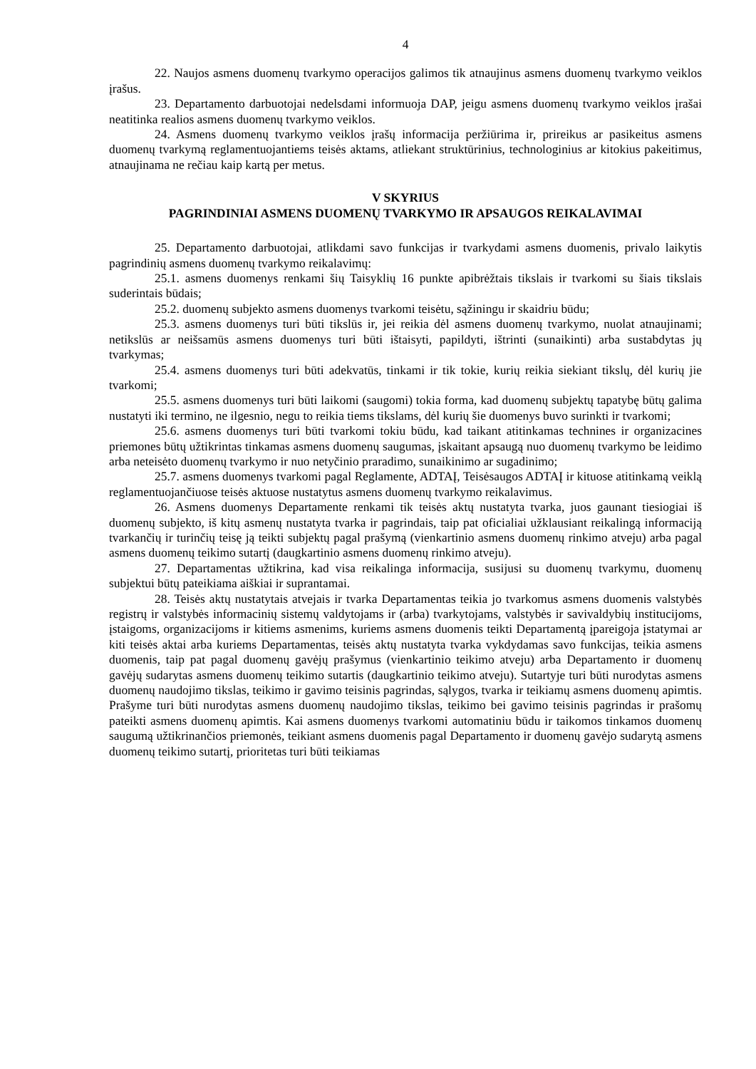4
22. Naujos asmens duomenų tvarkymo operacijos galimos tik atnaujinus asmens duomenų tvarkymo veiklos įrašus.
23. Departamento darbuotojai nedelsdami informuoja DAP, jeigu asmens duomenų tvarkymo veiklos įrašai neatitinka realios asmens duomenų tvarkymo veiklos.
24. Asmens duomenų tvarkymo veiklos įrašų informacija peržiūrima ir, prireikus ar pasikeitus asmens duomenų tvarkymą reglamentuojantiems teisės aktams, atliekant struktūrinius, technologinius ar kitokius pakeitimus, atnaujinama ne rečiau kaip kartą per metus.
V SKYRIUS
PAGRINDINIAI ASMENS DUOMENŲ TVARKYMO IR APSAUGOS REIKALAVIMAI
25. Departamento darbuotojai, atlikdami savo funkcijas ir tvarkydami asmens duomenis, privalo laikytis pagrindinių asmens duomenų tvarkymo reikalavimų:
25.1. asmens duomenys renkami šių Taisyklių 16 punkte apibrėžtais tikslais ir tvarkomi su šiais tikslais suderintais būdais;
25.2. duomenų subjekto asmens duomenys tvarkomi teisėtu, sąžiningu ir skaidriu būdu;
25.3. asmens duomenys turi būti tikslūs ir, jei reikia dėl asmens duomenų tvarkymo, nuolat atnaujinami; netikslūs ar neišsamūs asmens duomenys turi būti ištaisyti, papildyti, ištrinti (sunaikinti) arba sustabdytas jų tvarkymas;
25.4. asmens duomenys turi būti adekvatūs, tinkami ir tik tokie, kurių reikia siekiant tikslų, dėl kurių jie tvarkomi;
25.5. asmens duomenys turi būti laikomi (saugomi) tokia forma, kad duomenų subjektų tapatybę būtų galima nustatyti iki termino, ne ilgesnio, negu to reikia tiems tikslams, dėl kurių šie duomenys buvo surinkti ir tvarkomi;
25.6. asmens duomenys turi būti tvarkomi tokiu būdu, kad taikant atitinkamas technines ir organizacines priemones būtų užtikrintas tinkamas asmens duomenų saugumas, įskaitant apsaugą nuo duomenų tvarkymo be leidimo arba neteisėto duomenų tvarkymo ir nuo netyčinio praradimo, sunaikinimo ar sugadinimo;
25.7. asmens duomenys tvarkomi pagal Reglamente, ADTAĮ, Teisėsaugos ADTAĮ ir kituose atitinkamą veiklą reglamentuojančiuose teisės aktuose nustatytus asmens duomenų tvarkymo reikalavimus.
26. Asmens duomenys Departamente renkami tik teisės aktų nustatyta tvarka, juos gaunant tiesiogiai iš duomenų subjekto, iš kitų asmenų nustatyta tvarka ir pagrindais, taip pat oficialiai užklausiant reikalingą informaciją tvarkančių ir turinčių teisę ją teikti subjektų pagal prašymą (vienkartinio asmens duomenų rinkimo atveju) arba pagal asmens duomenų teikimo sutartį (daugkartinio asmens duomenų rinkimo atveju).
27. Departamentas užtikrina, kad visa reikalinga informacija, susijusi su duomenų tvarkymu, duomenų subjektui būtų pateikiama aiškiai ir suprantamai.
28. Teisės aktų nustatytais atvejais ir tvarka Departamentas teikia jo tvarkomus asmens duomenis valstybės registrų ir valstybės informacinių sistemų valdytojams ir (arba) tvarkytojams, valstybės ir savivaldybių institucijoms, įstaigoms, organizacijoms ir kitiems asmenims, kuriems asmens duomenis teikti Departamentą įpareigoja įstatymai ar kiti teisės aktai arba kuriems Departamentas, teisės aktų nustatyta tvarka vykdydamas savo funkcijas, teikia asmens duomenis, taip pat pagal duomenų gavėjų prašymus (vienkartinio teikimo atveju) arba Departamento ir duomenų gavėjų sudarytas asmens duomenų teikimo sutartis (daugkartinio teikimo atveju). Sutartyje turi būti nurodytas asmens duomenų naudojimo tikslas, teikimo ir gavimo teisinis pagrindas, sąlygos, tvarka ir teikiamų asmens duomenų apimtis. Prašyme turi būti nurodytas asmens duomenų naudojimo tikslas, teikimo bei gavimo teisinis pagrindas ir prašomų pateikti asmens duomenų apimtis. Kai asmens duomenys tvarkomi automatiniu būdu ir taikomos tinkamos duomenų saugumą užtikrinančios priemonės, teikiant asmens duomenis pagal Departamento ir duomenų gavėjo sudarytą asmens duomenų teikimo sutartį, prioritetas turi būti teikiamas